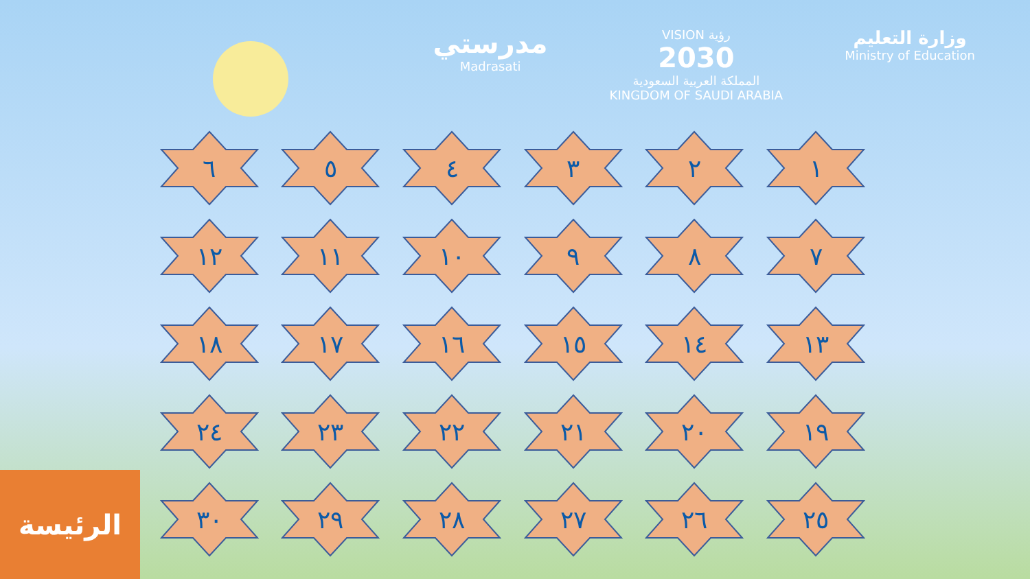مدرستي
Madrasati
VISION رؤية
2030
المملكة العربية السعودية
KINGDOM OF SAUDI ARABIA
وزارة التعليم
Ministry of Education
١
٢
٣
٤
٥
٦
٧
٨
٩
١٠
١١
١٢
١٣
١٤
١٥
١٦
١٧
١٨
١٩
٢٠
٢١
٢٢
٢٣
٢٤
٢٥
٢٦
٢٧
٢٨
٢٩
٣٠
الرئيسة